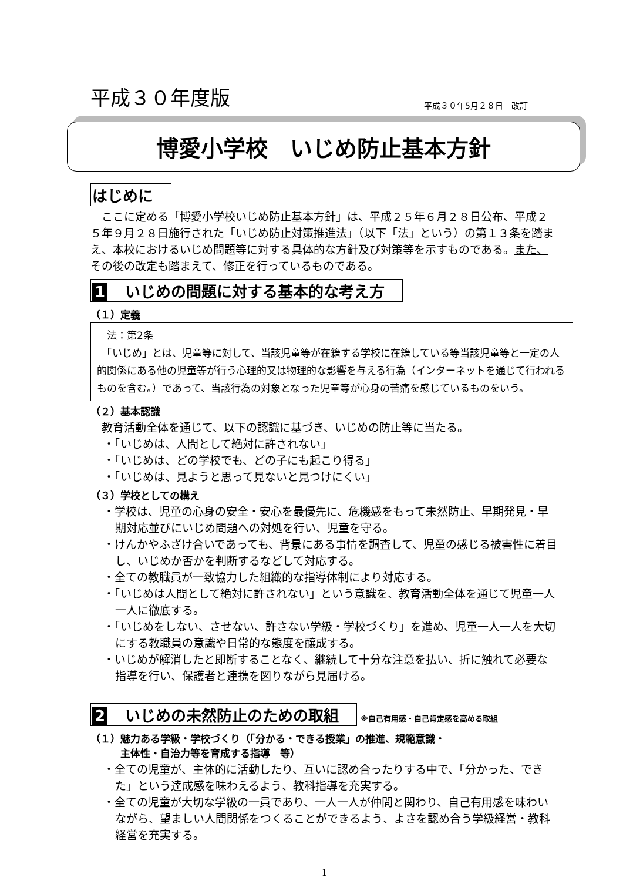平成３０年度版 平成３０年5月２８日　改訂
博愛小学校　いじめ防止基本方針
はじめに
　ここに定める「博愛小学校いじめ防止基本方針」は、平成２５年６月２８日公布、平成２５年９月２８日施行された「いじめ防止対策推進法」（以下「法」という）の第１３条を踏まえ、本校におけるいじめ問題等に対する具体的な方針及び対策等を示すものである。また、その後の改定も踏まえて、修正を行っているものである。
1 いじめの問題に対する基本的な考え方
（１）定義
　法：第2条
　「いじめ」とは、児童等に対して、当該児童等が在籍する学校に在籍している等当該児童等と一定の人的関係にある他の児童等が行う心理的又は物理的な影響を与える行為（インターネットを通じて行われるものを含む。）であって、当該行為の対象となった児童等が心身の苦痛を感じているものをいう。
（２）基本認識
　教育活動全体を通じて、以下の認識に基づき、いじめの防止等に当たる。
・「いじめは、人間として絶対に許されない」
・「いじめは、どの学校でも、どの子にも起こり得る」
・「いじめは、見ようと思って見ないと見つけにくい」
（３）学校としての構え
・学校は、児童の心身の安全・安心を最優先に、危機感をもって未然防止、早期発見・早期対応並びにいじめ問題への対処を行い、児童を守る。
・けんかやふざけ合いであっても、背景にある事情を調査して、児童の感じる被害性に着目し、いじめか否かを判断するなどして対応する。
・全ての教職員が一致協力した組織的な指導体制により対応する。
・「いじめは人間として絶対に許されない」という意識を、教育活動全体を通じて児童一人一人に徹底する。
・「いじめをしない、させない、許さない学級・学校づくり」を進め、児童一人一人を大切にする教職員の意識や日常的な態度を醸成する。
・いじめが解消したと即断することなく、継続して十分な注意を払い、折に触れて必要な指導を行い、保護者と連携を図りながら見届ける。
2 いじめの未然防止のための取組
※自己有用感・自己肯定感を高める取組
（１）魅力ある学級・学校づくり（「分かる・できる授業」の推進、規範意識・
　　　主体性・自治力等を育成する指導　等）
・全ての児童が、主体的に活動したり、互いに認め合ったりする中で、「分かった、できた」という達成感を味わえるよう、教科指導を充実する。
・全ての児童が大切な学級の一員であり、一人一人が仲間と関わり、自己有用感を味わいながら、望ましい人間関係をつくることができるよう、よさを認め合う学級経営・教科経営を充実する。
1